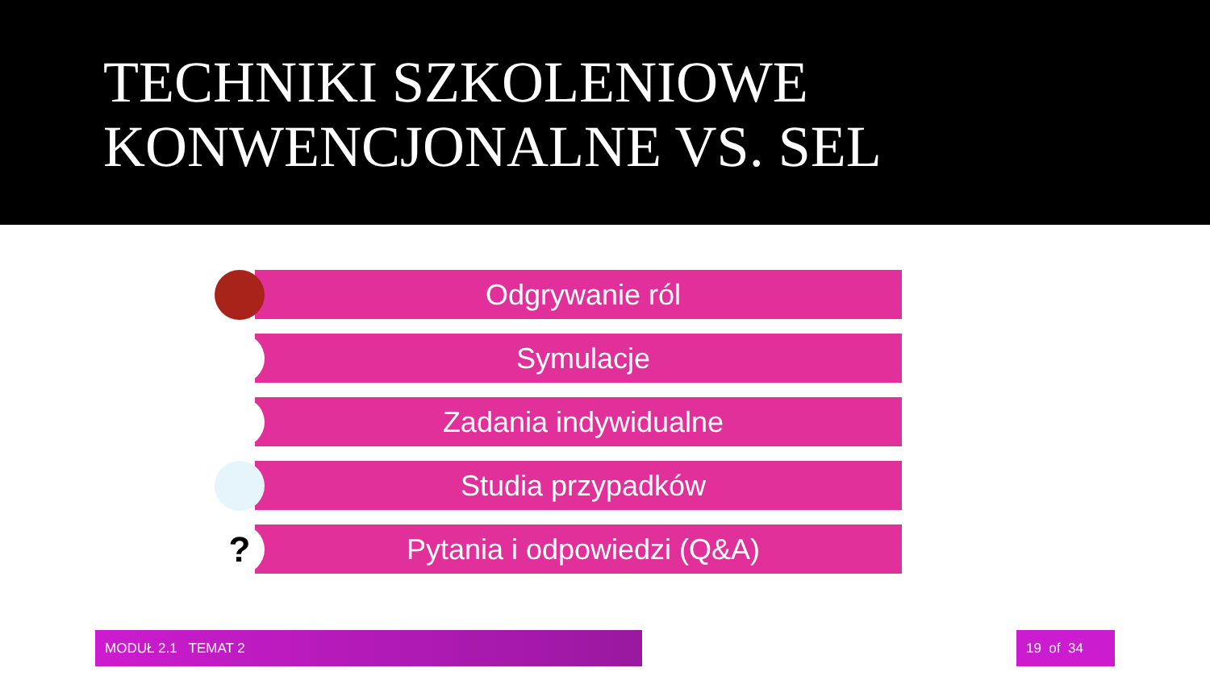TECHNIKI SZKOLENIOWE
KONWENCJONALNE VS. SEL
Odgrywanie ról
Symulacje
Zadania indywidualne
Studia przypadków
?
Pytania i odpowiedzi (Q&A)
MODUŁ 2.1 TEMAT 2 19 of 34